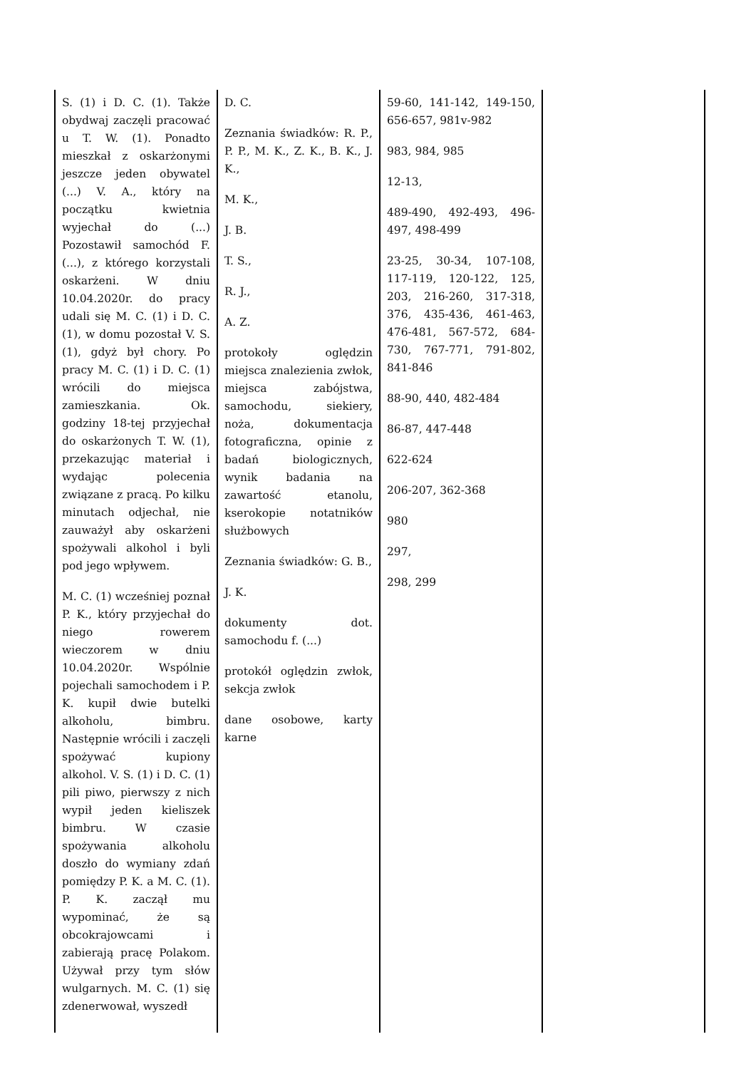| S. (1) i D. C. (1). Także obydwaj zaczęli pracować u T. W. (1). Ponadto mieszkał z oskarżonymi jeszcze jeden obywatel (...) V. A., który na początku kwietnia wyjechał do (...) Pozostawił samochód F. (...), z którego korzystali oskarżeni. W dniu 10.04.2020r. do pracy udali się M. C. (1) i D. C. (1), w domu pozostał V. S. (1), gdyż był chory. Po pracy M. C. (1) i D. C. (1) wrócili do miejsca zamieszkania. Ok. godziny 18-tej przyjechał do oskarżonych T. W. (1), przekazując materiał i wydając polecenia związane z pracą. Po kilku minutach odjechał, nie zauważył aby oskarżeni spożywali alkohol i byli pod jego wpływem. M. C. (1) wcześniej poznał P. K., który przyjechał do niego rowerem wieczorem w dniu 10.04.2020r. Wspólnie pojechali samochodem i P. K. kupił dwie butelki alkoholu, bimbru. Następnie wrócili i zaczęli spożywać kupiony alkohol. V. S. (1) i D. C. (1) pili piwo, pierwszy z nich wypił jeden kieliszek bimbru. W czasie spożywania alkoholu doszło do wymiany zdań pomiędzy P. K. a M. C. (1). P. K. zaczął mu wypominać, że są obcokrajowcami i zabierają pracę Polakom. Używał przy tym słów wulgarnych. M. C. (1) się zdenerwował, wyszedł | D. C. Zeznania świadków: R. P., P. P., M. K., Z. K., B. K., J. K., M. K., J. B. T. S., R. J., A. Z. protokoły oględzin miejsca znalezienia zwłok, miejsca zabójstwa, samochodu, siekiery, noża, dokumentacja fotograficzna, opinie z badań biologicznych, wynik badania na zawartość etanolu, kserokopie notatników służbowych Zeznania świadków: G. B., J. K. dokumenty dot. samochodu f. (...) protokół oględzin zwłok, sekcja zwłok dane osobowe, karty karne | 59-60, 141-142, 149-150, 656-657, 981v-982 983, 984, 985 12-13, 489-490, 492-493, 496-497, 498-499 23-25, 30-34, 107-108, 117-119, 120-122, 125, 203, 216-260, 317-318, 376, 435-436, 461-463, 476-481, 567-572, 684-730, 767-771, 791-802, 841-846 88-90, 440, 482-484 86-87, 447-448 622-624 206-207, 362-368 980 297, 298, 299 | |